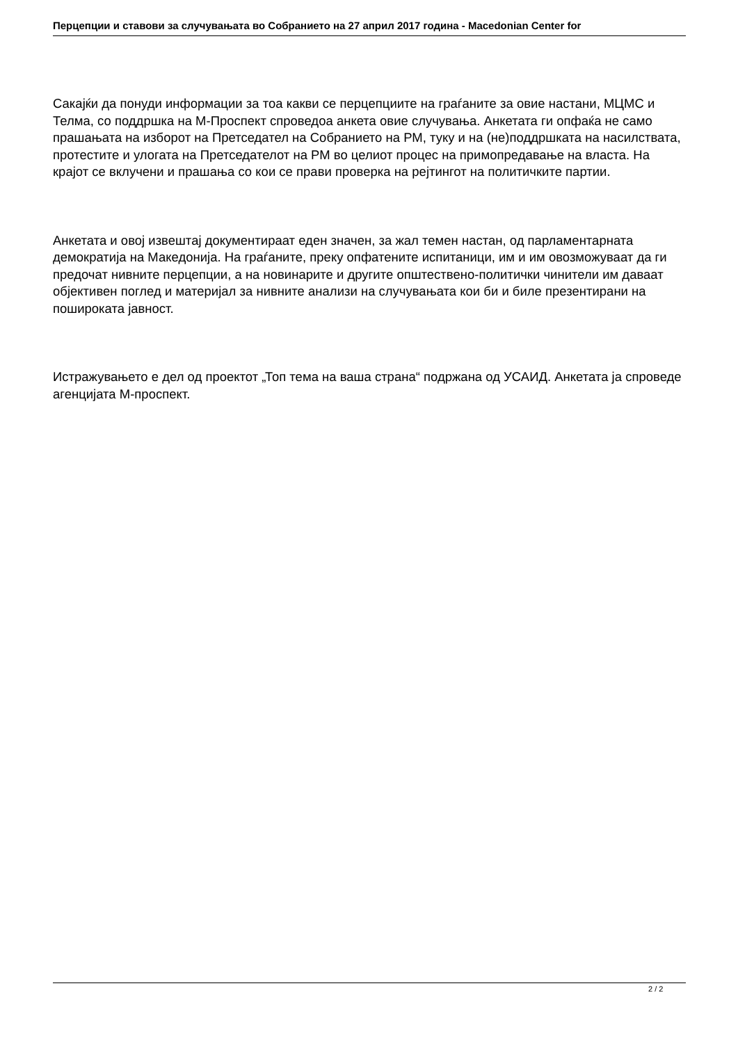Перцепции и ставови за случувањата во Собранието на 27 април 2017 година - Macedonian Center for
Сакајќи да понуди информации за тоа какви се перцепциите на граѓаните за овие настани, МЦМС и Телма, со поддршка на М-Проспект спроведоа анкета овие случувања. Анкетата ги опфаќа не само прашањата на изборот на Претседател на Собранието на РМ, туку и на (не)поддршката на насилствата, протестите и улогата на Претседателот на РМ во целиот процес на примопредавање на власта. На крајот се вклучени и прашања со кои се прави проверка на рејтингот на политичките партии.
Анкетата и овој извештај документираат еден значен, за жал темен настан, од парламентарната демократија на Македонија. На граѓаните, преку опфатените испитаници, им и им овозможуваат да ги предочат нивните перцепции, а на новинарите и другите општествено-политички чинители им даваат објективен поглед и материјал за нивните анализи на случувањата кои би и биле презентирани на пошироката јавност.
Истражувањето е дел од проектот „Топ тема на ваша страна“ подржана од УСАИД. Анкетата ја спроведе агенцијата М-проспект.
2 / 2